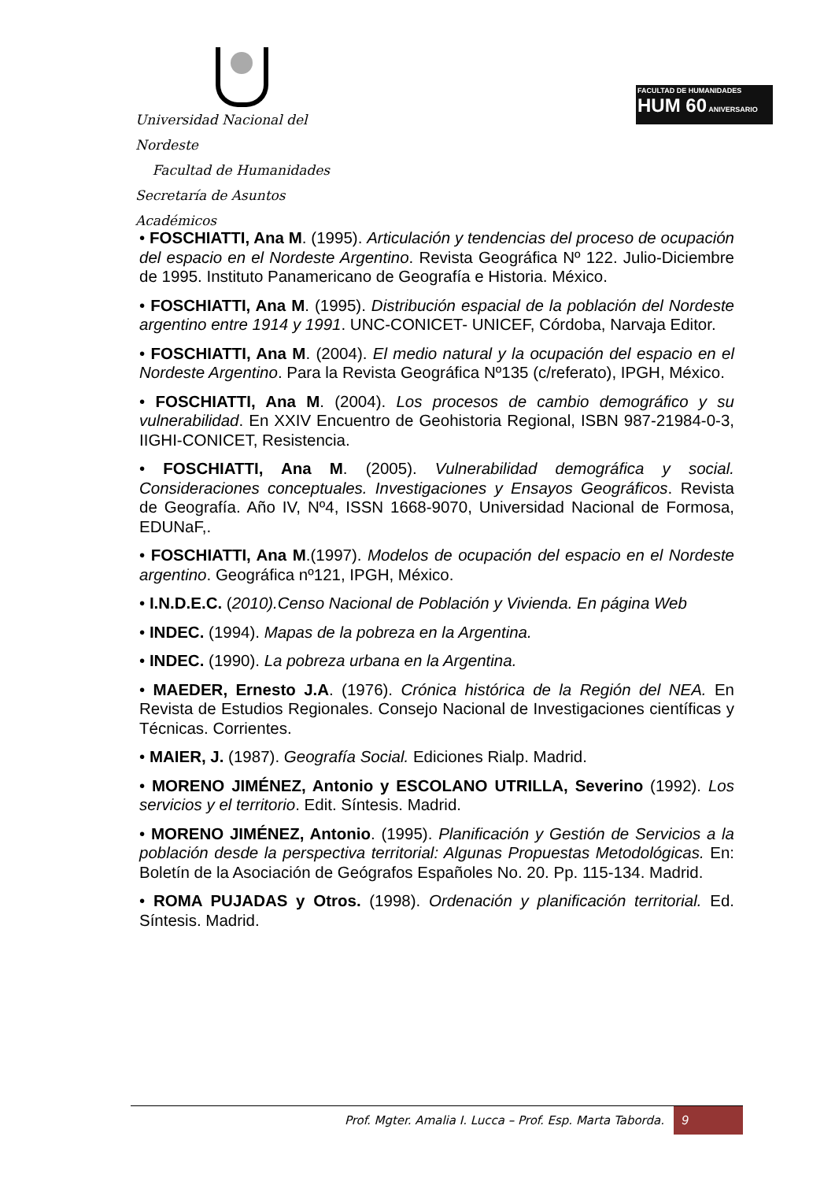Universidad Nacional del Nordeste
Facultad de Humanidades
Secretaría de Asuntos Académicos
FACULTAD DE HUMANIDADES
HUM 60 ANIVERSARIO
• FOSCHIATTI, Ana M. (1995). Articulación y tendencias del proceso de ocupación del espacio en el Nordeste Argentino. Revista Geográfica Nº 122. Julio-Diciembre de 1995. Instituto Panamericano de Geografía e Historia. México.
• FOSCHIATTI, Ana M. (1995). Distribución espacial de la población del Nordeste argentino entre 1914 y 1991. UNC-CONICET- UNICEF, Córdoba, Narvaja Editor.
• FOSCHIATTI, Ana M. (2004). El medio natural y la ocupación del espacio en el Nordeste Argentino. Para la Revista Geográfica Nº135 (c/referato), IPGH, México.
• FOSCHIATTI, Ana M. (2004). Los procesos de cambio demográfico y su vulnerabilidad. En XXIV Encuentro de Geohistoria Regional, ISBN 987-21984-0-3, IIGHI-CONICET, Resistencia.
• FOSCHIATTI, Ana M. (2005). Vulnerabilidad demográfica y social. Consideraciones conceptuales. Investigaciones y Ensayos Geográficos. Revista de Geografía. Año IV, Nº4, ISSN 1668-9070, Universidad Nacional de Formosa, EDUNaF,.
• FOSCHIATTI, Ana M.(1997). Modelos de ocupación del espacio en el Nordeste argentino. Geográfica nº121, IPGH, México.
• I.N.D.E.C. (2010).Censo Nacional de Población y Vivienda. En página Web
• INDEC. (1994). Mapas de la pobreza en la Argentina.
• INDEC. (1990). La pobreza urbana en la Argentina.
• MAEDER, Ernesto J.A. (1976). Crónica histórica de la Región del NEA. En Revista de Estudios Regionales. Consejo Nacional de Investigaciones científicas y Técnicas. Corrientes.
• MAIER, J. (1987). Geografía Social. Ediciones Rialp. Madrid.
• MORENO JIMÉNEZ, Antonio y ESCOLANO UTRILLA, Severino (1992). Los servicios y el territorio. Edit. Síntesis. Madrid.
• MORENO JIMÉNEZ, Antonio. (1995). Planificación y Gestión de Servicios a la población desde la perspectiva territorial: Algunas Propuestas Metodológicas. En: Boletín de la Asociación de Geógrafos Españoles No. 20. Pp. 115-134. Madrid.
• ROMA PUJADAS y Otros. (1998). Ordenación y planificación territorial. Ed. Síntesis. Madrid.
Prof. Mgter. Amalia I. Lucca – Prof. Esp. Marta Taborda.
9